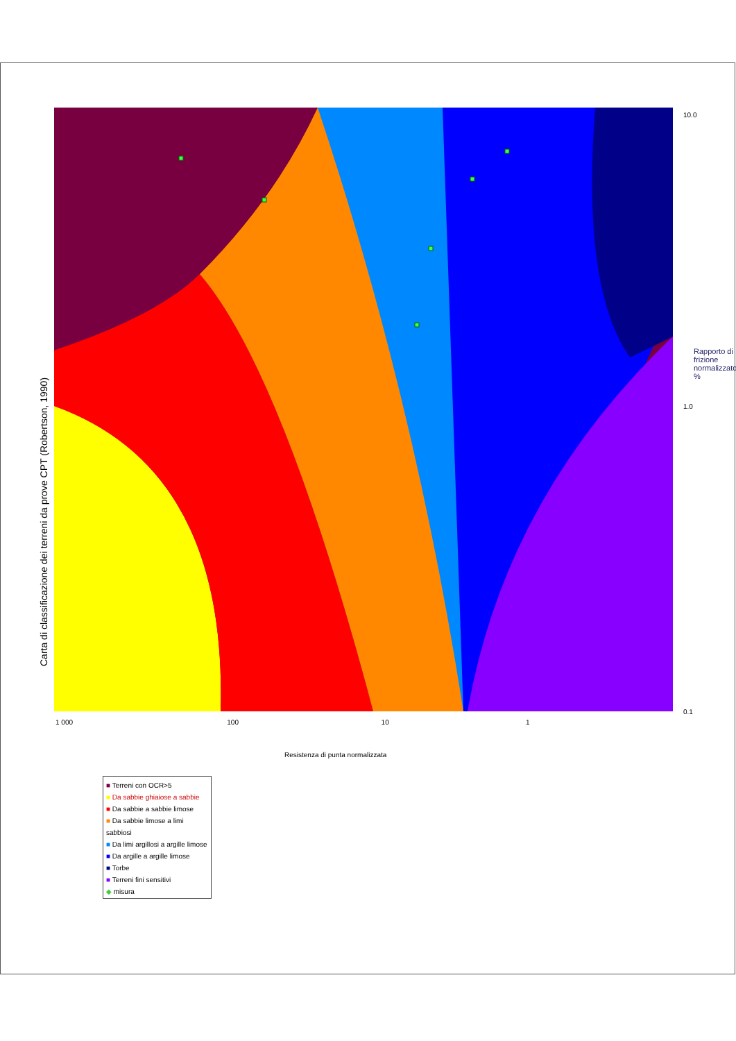Carta di classificazione dei terreni da prove CPT (Robertson, 1990)
10.0
1.0
0.1
Rapporto di frizione normalizzato %
1 000 100 10 1
Resistenza di punta normalizzata
■ Terreni con OCR>5
■ Da sabbie ghiaiose a sabbie
■ Da sabbie a sabbie limose
■ Da sabbie limose a limi sabbiosi
■ Da limi argillosi a argille limose
■ Da argille a argille limose
■ Torbe
■ Terreni fini sensitivi
◆ misura